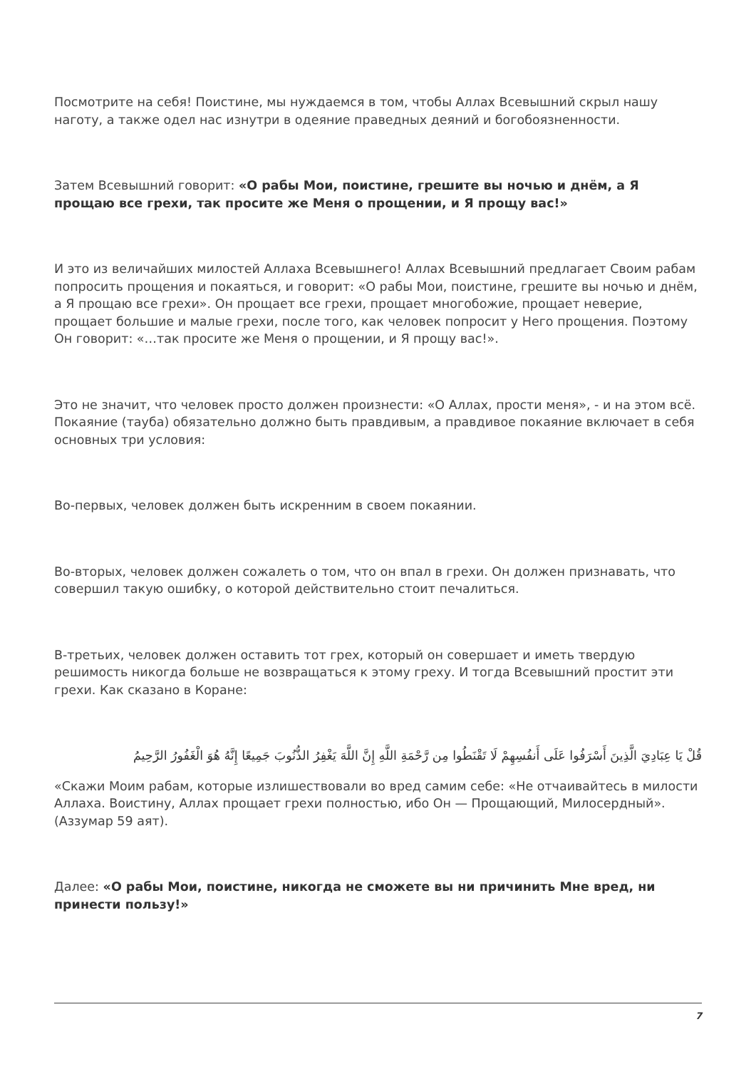Посмотрите на себя! Поистине, мы нуждаемся в том, чтобы Аллах Всевышний скрыл нашу наготу, а также одел нас изнутри в одеяние праведных деяний и богобоязненности.
Затем Всевышний говорит: «О рабы Мои, поистине, грешите вы ночью и днём, а Я прощаю все грехи, так просите же Меня о прощении, и Я прощу вас!»
И это из величайших милостей Аллаха Всевышнего! Аллах Всевышний предлагает Своим рабам попросить прощения и покаяться, и говорит: «О рабы Мои, поистине, грешите вы ночью и днём, а Я прощаю все грехи». Он прощает все грехи, прощает многобожие, прощает неверие, прощает большие и малые грехи, после того, как человек попросит у Него прощения. Поэтому Он говорит: «…так просите же Меня о прощении, и Я прощу вас!».
Это не значит, что человек просто должен произнести: «О Аллах, прости меня», - и на этом всё. Покаяние (тауба) обязательно должно быть правдивым, а правдивое покаяние включает в себя основных три условия:
Во-первых, человек должен быть искренним в своем покаянии.
Во-вторых, человек должен сожалеть о том, что он впал в грехи. Он должен признавать, что совершил такую ошибку, о которой действительно стоит печалиться.
В-третьих, человек должен оставить тот грех, который он совершает и иметь твердую решимость никогда больше не возвращаться к этому греху. И тогда Всевышний простит эти грехи. Как сказано в Коране:
قُلْ يَا عِبَادِيَ الَّذِينَ أَسْرَفُوا عَلَى أَنفُسِهِمْ لَا تَقْنَطُوا مِن رَّحْمَةِ اللَّهِ إِنَّ اللَّهَ يَغْفِرُ الذُّنُوبَ جَمِيعًا إِنَّهُ هُوَ الْغَفُورُ الرَّحِيمُ
«Скажи Моим рабам, которые излишествовали во вред самим себе: «Не отчаивайтесь в милости Аллаха. Воистину, Аллах прощает грехи полностью, ибо Он — Прощающий, Милосердный». (Аззумар 59 аят).
Далее: «О рабы Мои, поистине, никогда не сможете вы ни причинить Мне вред, ни принести пользу!»
7